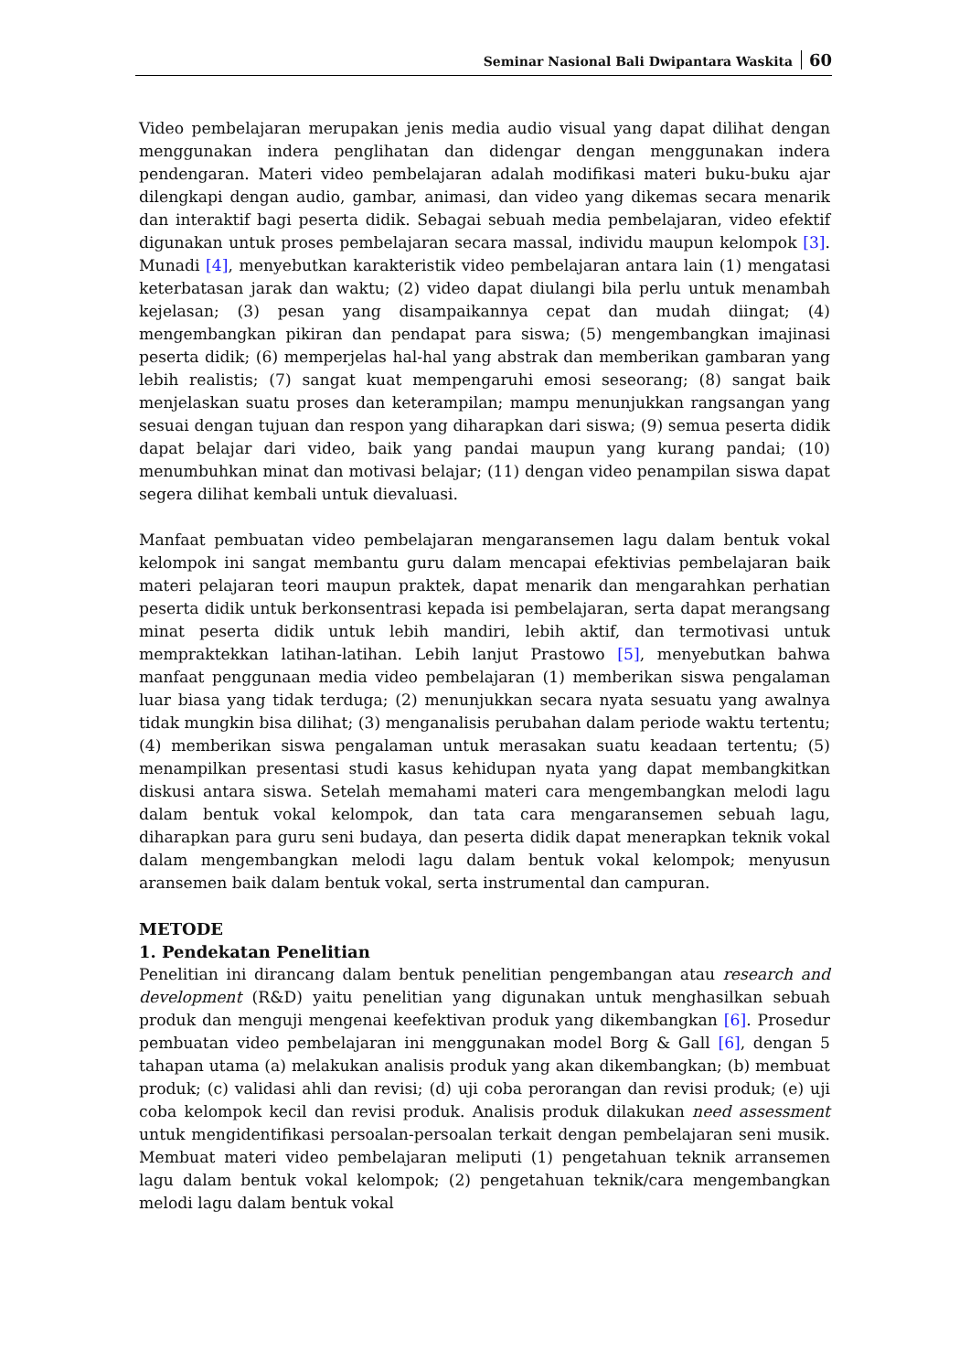Seminar Nasional Bali Dwipantara Waskita 60
Video pembelajaran merupakan jenis media audio visual yang dapat dilihat dengan menggunakan indera penglihatan dan didengar dengan menggunakan indera pendengaran. Materi video pembelajaran adalah modifikasi materi buku-buku ajar dilengkapi dengan audio, gambar, animasi, dan video yang dikemas secara menarik dan interaktif bagi peserta didik. Sebagai sebuah media pembelajaran, video efektif digunakan untuk proses pembelajaran secara massal, individu maupun kelompok [3]. Munadi [4], menyebutkan karakteristik video pembelajaran antara lain (1) mengatasi keterbatasan jarak dan waktu; (2) video dapat diulangi bila perlu untuk menambah kejelasan; (3) pesan yang disampaikannya cepat dan mudah diingat; (4) mengembangkan pikiran dan pendapat para siswa; (5) mengembangkan imajinasi peserta didik; (6) memperjelas hal-hal yang abstrak dan memberikan gambaran yang lebih realistis; (7) sangat kuat mempengaruhi emosi seseorang; (8) sangat baik menjelaskan suatu proses dan keterampilan; mampu menunjukkan rangsangan yang sesuai dengan tujuan dan respon yang diharapkan dari siswa; (9) semua peserta didik dapat belajar dari video, baik yang pandai maupun yang kurang pandai; (10) menumbuhkan minat dan motivasi belajar; (11) dengan video penampilan siswa dapat segera dilihat kembali untuk dievaluasi.
Manfaat pembuatan video pembelajaran mengaransemen lagu dalam bentuk vokal kelompok ini sangat membantu guru dalam mencapai efektivias pembelajaran baik materi pelajaran teori maupun praktek, dapat menarik dan mengarahkan perhatian peserta didik untuk berkonsentrasi kepada isi pembelajaran, serta dapat merangsang minat peserta didik untuk lebih mandiri, lebih aktif, dan termotivasi untuk mempraktekkan latihan-latihan. Lebih lanjut Prastowo [5], menyebutkan bahwa manfaat penggunaan media video pembelajaran (1) memberikan siswa pengalaman luar biasa yang tidak terduga; (2) menunjukkan secara nyata sesuatu yang awalnya tidak mungkin bisa dilihat; (3) menganalisis perubahan dalam periode waktu tertentu; (4) memberikan siswa pengalaman untuk merasakan suatu keadaan tertentu; (5) menampilkan presentasi studi kasus kehidupan nyata yang dapat membangkitkan diskusi antara siswa. Setelah memahami materi cara mengembangkan melodi lagu dalam bentuk vokal kelompok, dan tata cara mengaransemen sebuah lagu, diharapkan para guru seni budaya, dan peserta didik dapat menerapkan teknik vokal dalam mengembangkan melodi lagu dalam bentuk vokal kelompok; menyusun aransemen baik dalam bentuk vokal, serta instrumental dan campuran.
METODE
1. Pendekatan Penelitian
Penelitian ini dirancang dalam bentuk penelitian pengembangan atau research and development (R&D) yaitu penelitian yang digunakan untuk menghasilkan sebuah produk dan menguji mengenai keefektivan produk yang dikembangkan [6]. Prosedur pembuatan video pembelajaran ini menggunakan model Borg & Gall [6], dengan 5 tahapan utama (a) melakukan analisis produk yang akan dikembangkan; (b) membuat produk; (c) validasi ahli dan revisi; (d) uji coba perorangan dan revisi produk; (e) uji coba kelompok kecil dan revisi produk. Analisis produk dilakukan need assessment untuk mengidentifikasi persoalan-persoalan terkait dengan pembelajaran seni musik. Membuat materi video pembelajaran meliputi (1) pengetahuan teknik arransemen lagu dalam bentuk vokal kelompok; (2) pengetahuan teknik/cara mengembangkan melodi lagu dalam bentuk vokal